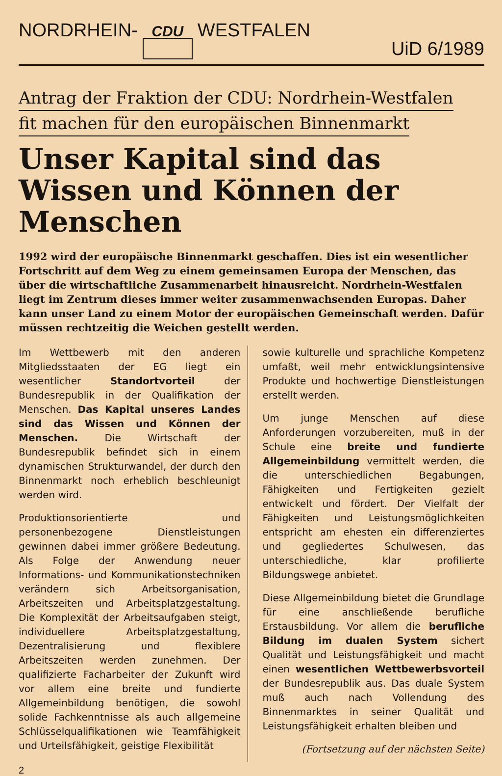NORDRHEIN- CDU WESTFALEN UiD 6/1989
Antrag der Fraktion der CDU: Nordrhein-Westfalen
fit machen für den europäischen Binnenmarkt
Unser Kapital sind das Wissen und Können der Menschen
1992 wird der europäische Binnenmarkt geschaffen. Dies ist ein wesentlicher Fortschritt auf dem Weg zu einem gemeinsamen Europa der Menschen, das über die wirtschaftliche Zusammenarbeit hinausreicht. Nordrhein-Westfalen liegt im Zentrum dieses immer weiter zusammenwachsenden Europas. Daher kann unser Land zu einem Motor der europäischen Gemeinschaft werden. Dafür müssen rechtzeitig die Weichen gestellt werden.
Im Wettbewerb mit den anderen Mitgliedsstaaten der EG liegt ein wesentlicher Standortvorteil der Bundesrepublik in der Qualifikation der Menschen. Das Kapital unseres Landes sind das Wissen und Können der Menschen. Die Wirtschaft der Bundesrepublik befindet sich in einem dynamischen Strukturwandel, der durch den Binnenmarkt noch erheblich beschleunigt werden wird.
Produktionsorientierte und personenbezogene Dienstleistungen gewinnen dabei immer größere Bedeutung. Als Folge der Anwendung neuer Informations- und Kommunikationstechniken verändern sich Arbeitsorganisation, Arbeitszeiten und Arbeitsplatzgestaltung. Die Komplexität der Arbeitsaufgaben steigt, individuellere Arbeitsplatzgestaltung, Dezentralisierung und flexiblere Arbeitszeiten werden zunehmen. Der qualifizierte Facharbeiter der Zukunft wird vor allem eine breite und fundierte Allgemeinbildung benötigen, die sowohl solide Fachkenntnisse als auch allgemeine Schlüsselqualifikationen wie Teamfähigkeit und Urteilsfähigkeit, geistige Flexibilität
sowie kulturelle und sprachliche Kompetenz umfaßt, weil mehr entwicklungsintensive Produkte und hochwertige Dienstleistungen erstellt werden.
Um junge Menschen auf diese Anforderungen vorzubereiten, muß in der Schule eine breite und fundierte Allgemeinbildung vermittelt werden, die die unterschiedlichen Begabungen, Fähigkeiten und Fertigkeiten gezielt entwickelt und fördert. Der Vielfalt der Fähigkeiten und Leistungsmöglichkeiten entspricht am ehesten ein differenziertes und gegliedertes Schulwesen, das unterschiedliche, klar profilierte Bildungswege anbietet.
Diese Allgemeinbildung bietet die Grundlage für eine anschließende berufliche Erstausbildung. Vor allem die berufliche Bildung im dualen System sichert Qualität und Leistungsfähigkeit und macht einen wesentlichen Wettbewerbsvorteil der Bundesrepublik aus. Das duale System muß auch nach Vollendung des Binnenmarktes in seiner Qualität und Leistungsfähigkeit erhalten bleiben und
(Fortsetzung auf der nächsten Seite)
2